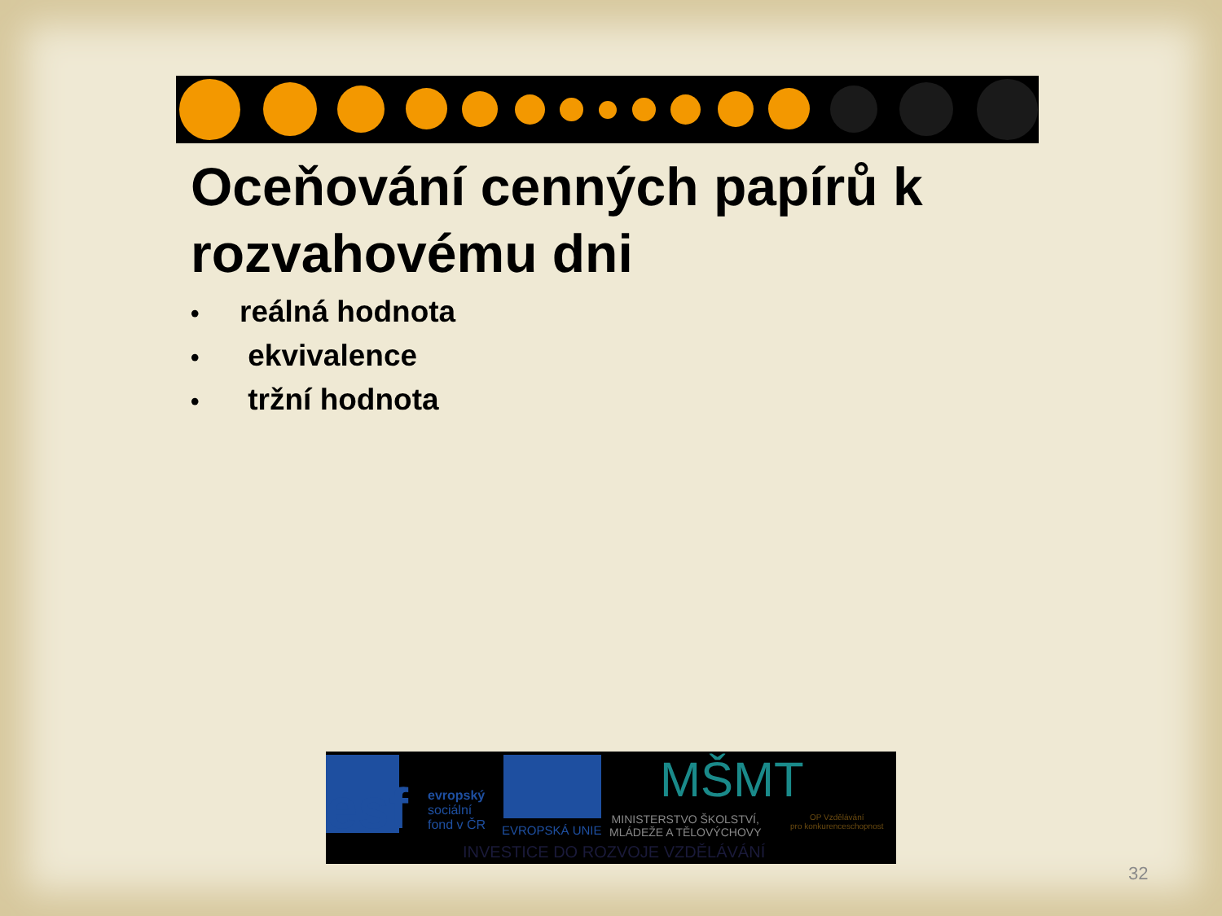Oceňování cenných papírů k
rozvahovému dni
• reálná hodnota
• ekvivalence
• tržní hodnota
esf
evropský
sociální
fond v ČR
EVROPSKÁ UNIE
MŠMT
MINISTERSTVO ŠKOLSTVÍ,
MLÁDEŽE A TĚLOVÝCHOVY
OP Vzdělávání
pro konkurenceschopnost
INVESTICE DO ROZVOJE VZDĚLÁVÁNÍ
32